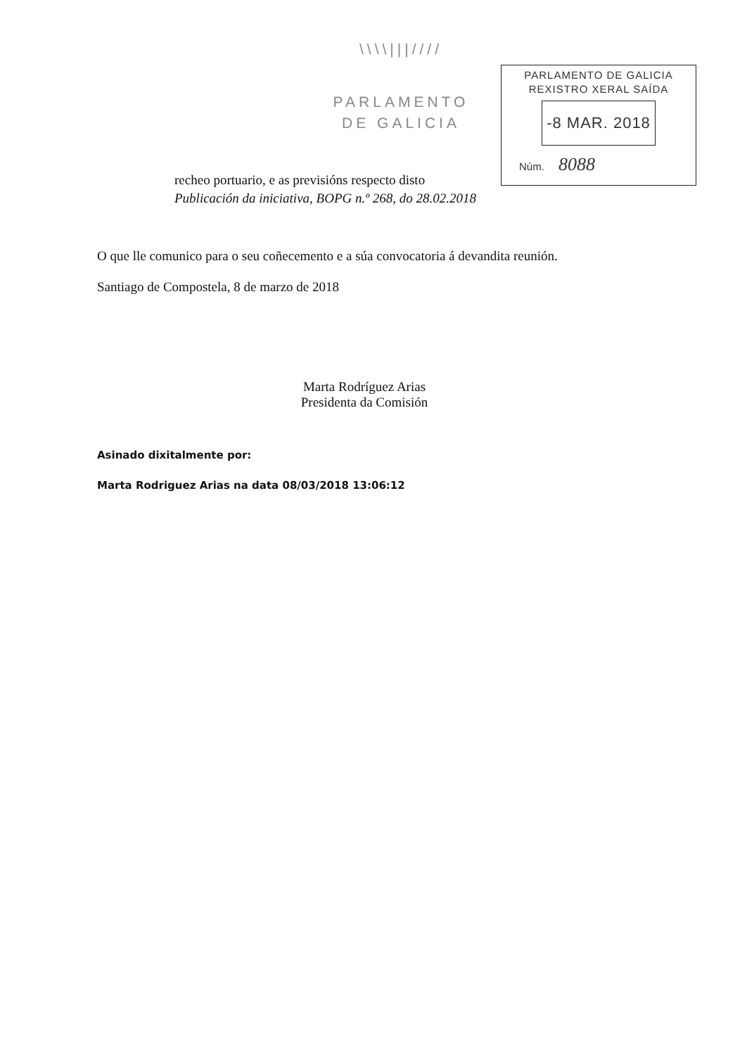\\\\|||////
PARLAMENTO
DE GALICIA
PARLAMENTO DE GALICIA
REXISTRO XERAL SAÍDA
-8 MAR. 2018
Núm. 8088
recheo portuario, e as previsións respecto disto
Publicación da iniciativa, BOPG n.º 268, do 28.02.2018
O que lle comunico para o seu coñecemento e a súa convocatoria á devandita reunión.
Santiago de Compostela, 8 de marzo de 2018
Marta Rodríguez Arias
Presidenta da Comisión
Asinado dixitalmente por:
Marta Rodriguez Arias na data 08/03/2018 13:06:12